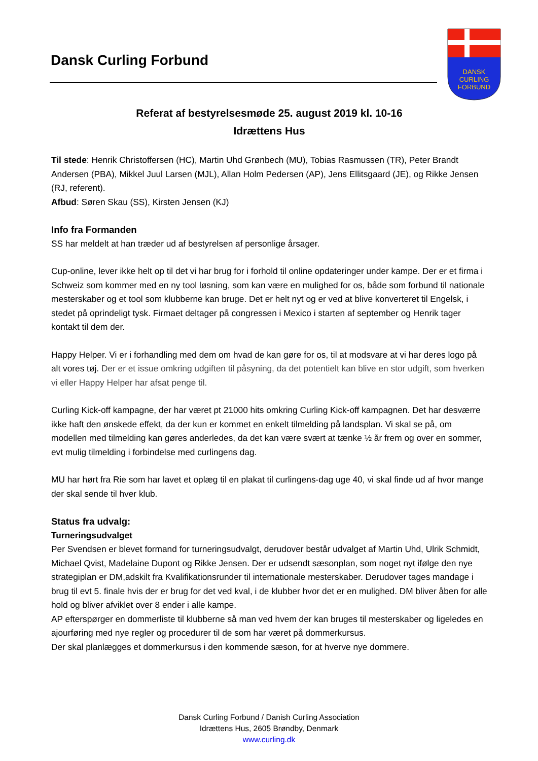Dansk Curling Forbund
DANSK
CURLING
FORBUND
Referat af bestyrelsesmøde 25. august 2019 kl. 10-16
Idrættens Hus
Til stede: Henrik Christoffersen (HC), Martin Uhd Grønbech (MU), Tobias Rasmussen (TR), Peter Brandt Andersen (PBA), Mikkel Juul Larsen (MJL), Allan Holm Pedersen (AP), Jens Ellitsgaard (JE), og Rikke Jensen (RJ, referent).
Afbud: Søren Skau (SS), Kirsten Jensen (KJ)
Info fra Formanden
SS har meldelt at han træder ud af bestyrelsen af personlige årsager.
Cup-online, lever ikke helt op til det vi har brug for i forhold til online opdateringer under kampe. Der er et firma i Schweiz som kommer med en ny tool løsning, som kan være en mulighed for os, både som forbund til nationale mesterskaber og et tool som klubberne kan bruge. Det er helt nyt og er ved at blive konverteret til Engelsk, i stedet på oprindeligt tysk. Firmaet deltager på congressen i Mexico i starten af september og Henrik tager kontakt til dem der.
Happy Helper. Vi er i forhandling med dem om hvad de kan gøre for os, til at modsvare at vi har deres logo på alt vores tøj. Der er et issue omkring udgiften til påsyning, da det potentielt kan blive en stor udgift, som hverken vi eller Happy Helper har afsat penge til.
Curling Kick-off kampagne, der har været pt 21000 hits omkring Curling Kick-off kampagnen. Det har desværre ikke haft den ønskede effekt, da der kun er kommet en enkelt tilmelding på landsplan. Vi skal se på, om modellen med tilmelding kan gøres anderledes, da det kan være svært at tænke ½ år frem og over en sommer, evt mulig tilmelding i forbindelse med curlingens dag.
MU har hørt fra Rie som har lavet et oplæg til en plakat til curlingens-dag uge 40, vi skal finde ud af hvor mange der skal sende til hver klub.
Status fra udvalg:
Turneringsudvalget
Per Svendsen er blevet formand for turneringsudvalgt, derudover består udvalget af Martin Uhd, Ulrik Schmidt, Michael Qvist, Madelaine Dupont og Rikke Jensen. Der er udsendt sæsonplan, som noget nyt ifølge den nye strategiplan er DM,adskilt fra Kvalifikationsrunder til internationale mesterskaber. Derudover tages mandage i brug til evt 5. finale hvis der er brug for det ved kval, i de klubber hvor det er en mulighed. DM bliver åben for alle hold og bliver afviklet over 8 ender i alle kampe.
AP efterspørger en dommerliste til klubberne så man ved hvem der kan bruges til mesterskaber og ligeledes en ajourføring med nye regler og procedurer til de som har været på dommerkursus.
Der skal planlægges et dommerkursus i den kommende sæson, for at hverve nye dommere.
Dansk Curling Forbund / Danish Curling Association
Idrættens Hus, 2605 Brøndby, Denmark
www.curling.dk